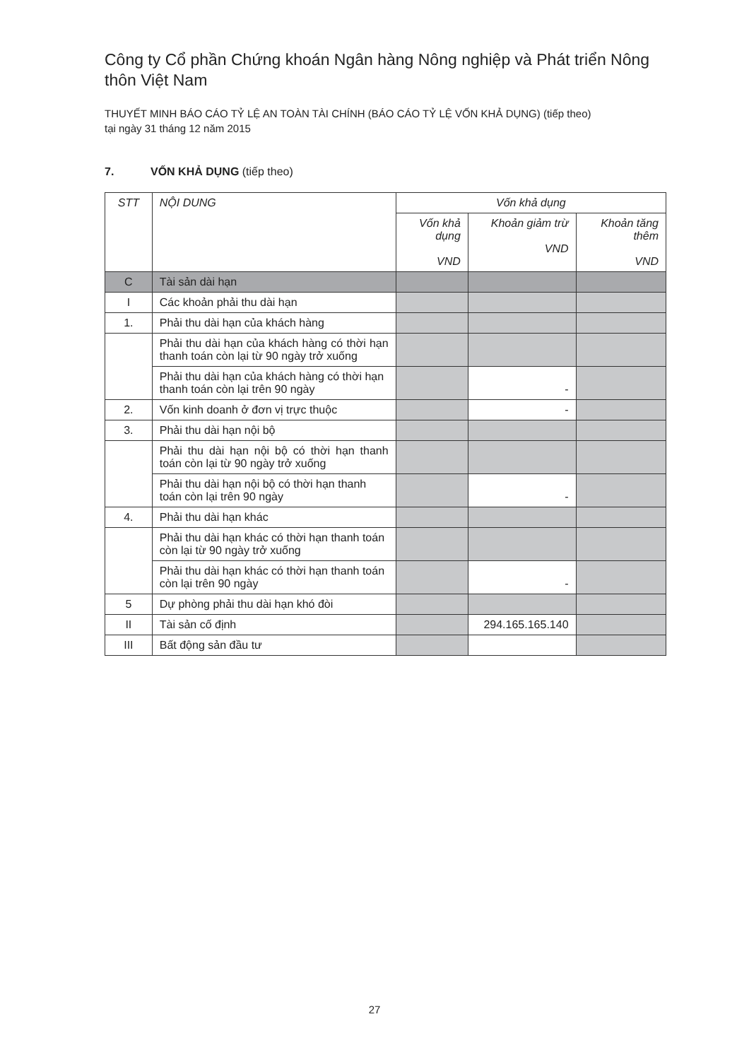Công ty Cổ phần Chứng khoán Ngân hàng Nông nghiệp và Phát triển Nông thôn Việt Nam
THUYẾT MINH BÁO CÁO TỶ LỆ AN TOÀN TÀI CHÍNH (BÁO CÁO TỶ LỆ VỐN KHẢ DỤNG) (tiếp theo)
tại ngày 31 tháng 12 năm 2015
7. VỐN KHẢ DỤNG (tiếp theo)
| STT | NỘI DUNG | Vốn khả dụng | | |
| --- | --- | --- | --- | --- |
| | | Vốn khả dụng VND | Khoản giảm trừ VND | Khoản tăng thêm VND |
| C | Tài sản dài hạn | | | |
| I | Các khoản phải thu dài hạn | | | |
| 1. | Phải thu dài hạn của khách hàng | | | |
| | Phải thu dài hạn của khách hàng có thời hạn thanh toán còn lại từ 90 ngày trở xuống | | | |
| | Phải thu dài hạn của khách hàng có thời hạn thanh toán còn lại trên 90 ngày | | - | |
| 2. | Vốn kinh doanh ở đơn vị trực thuộc | | - | |
| 3. | Phải thu dài hạn nội bộ | | | |
| | Phải thu dài hạn nội bộ có thời hạn thanh toán còn lại từ 90 ngày trở xuống | | | |
| | Phải thu dài hạn nội bộ có thời hạn thanh toán còn lại trên 90 ngày | | - | |
| 4. | Phải thu dài hạn khác | | | |
| | Phải thu dài hạn khác có thời hạn thanh toán còn lại từ 90 ngày trở xuống | | | |
| | Phải thu dài hạn khác có thời hạn thanh toán còn lại trên 90 ngày | | - | |
| 5 | Dự phòng phải thu dài hạn khó đòi | | | |
| II | Tài sản cố định | | 294.165.165.140 | |
| III | Bất động sản đầu tư | | | |
27